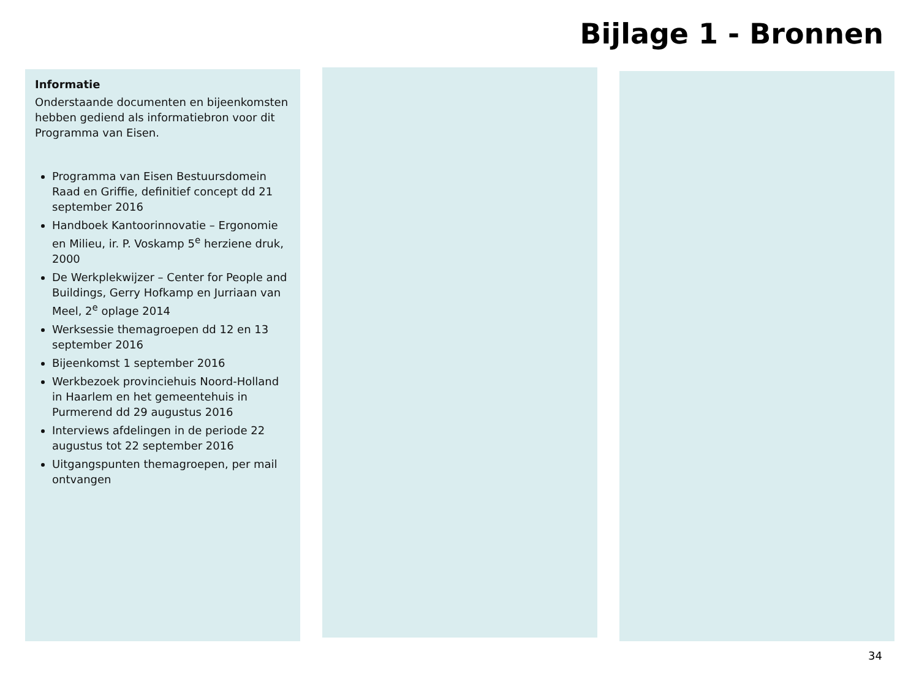Bijlage 1 - Bronnen
Informatie
Onderstaande documenten en bijeenkomsten hebben gediend als informatiebron voor dit Programma van Eisen.
Programma van Eisen Bestuursdomein Raad en Griffie, definitief concept dd 21 september 2016
Handboek Kantoorinnovatie – Ergonomie en Milieu, ir. P. Voskamp 5<sup>e</sup> herziene druk, 2000
De Werkplekwijzer – Center for People and Buildings, Gerry Hofkamp en Jurriaan van Meel, 2<sup>e</sup> oplage 2014
Werksessie themagroepen dd 12 en 13 september 2016
Bijeenkomst 1 september 2016
Werkbezoek provinciehuis Noord-Holland in Haarlem en het gemeentehuis in Purmerend dd 29 augustus 2016
Interviews afdelingen in de periode 22 augustus tot 22 september 2016
Uitgangspunten themagroepen, per mail ontvangen
34